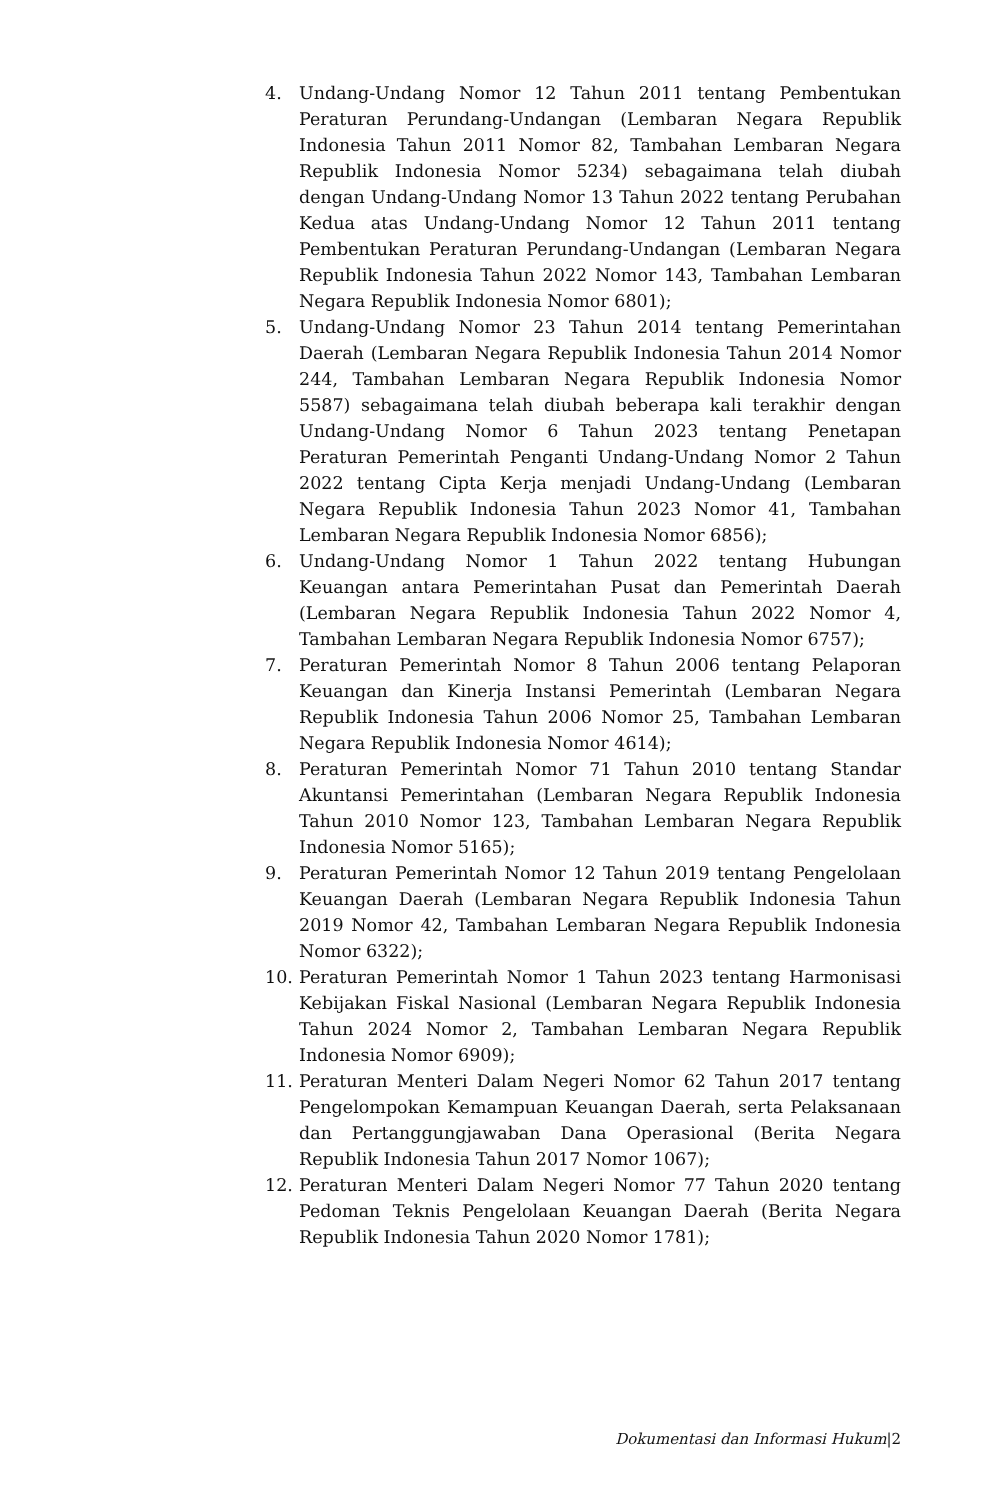4. Undang-Undang Nomor 12 Tahun 2011 tentang Pembentukan Peraturan Perundang-Undangan (Lembaran Negara Republik Indonesia Tahun 2011 Nomor 82, Tambahan Lembaran Negara Republik Indonesia Nomor 5234) sebagaimana telah diubah dengan Undang-Undang Nomor 13 Tahun 2022 tentang Perubahan Kedua atas Undang-Undang Nomor 12 Tahun 2011 tentang Pembentukan Peraturan Perundang-Undangan (Lembaran Negara Republik Indonesia Tahun 2022 Nomor 143, Tambahan Lembaran Negara Republik Indonesia Nomor 6801);
5. Undang-Undang Nomor 23 Tahun 2014 tentang Pemerintahan Daerah (Lembaran Negara Republik Indonesia Tahun 2014 Nomor 244, Tambahan Lembaran Negara Republik Indonesia Nomor 5587) sebagaimana telah diubah beberapa kali terakhir dengan Undang-Undang Nomor 6 Tahun 2023 tentang Penetapan Peraturan Pemerintah Penganti Undang-Undang Nomor 2 Tahun 2022 tentang Cipta Kerja menjadi Undang-Undang (Lembaran Negara Republik Indonesia Tahun 2023 Nomor 41, Tambahan Lembaran Negara Republik Indonesia Nomor 6856);
6. Undang-Undang Nomor 1 Tahun 2022 tentang Hubungan Keuangan antara Pemerintahan Pusat dan Pemerintah Daerah (Lembaran Negara Republik Indonesia Tahun 2022 Nomor 4, Tambahan Lembaran Negara Republik Indonesia Nomor 6757);
7. Peraturan Pemerintah Nomor 8 Tahun 2006 tentang Pelaporan Keuangan dan Kinerja Instansi Pemerintah (Lembaran Negara Republik Indonesia Tahun 2006 Nomor 25, Tambahan Lembaran Negara Republik Indonesia Nomor 4614);
8. Peraturan Pemerintah Nomor 71 Tahun 2010 tentang Standar Akuntansi Pemerintahan (Lembaran Negara Republik Indonesia Tahun 2010 Nomor 123, Tambahan Lembaran Negara Republik Indonesia Nomor 5165);
9. Peraturan Pemerintah Nomor 12 Tahun 2019 tentang Pengelolaan Keuangan Daerah (Lembaran Negara Republik Indonesia Tahun 2019 Nomor 42, Tambahan Lembaran Negara Republik Indonesia Nomor 6322);
10. Peraturan Pemerintah Nomor 1 Tahun 2023 tentang Harmonisasi Kebijakan Fiskal Nasional (Lembaran Negara Republik Indonesia Tahun 2024 Nomor 2, Tambahan Lembaran Negara Republik Indonesia Nomor 6909);
11. Peraturan Menteri Dalam Negeri Nomor 62 Tahun 2017 tentang Pengelompokan Kemampuan Keuangan Daerah, serta Pelaksanaan dan Pertanggungjawaban Dana Operasional (Berita Negara Republik Indonesia Tahun 2017 Nomor 1067);
12. Peraturan Menteri Dalam Negeri Nomor 77 Tahun 2020 tentang Pedoman Teknis Pengelolaan Keuangan Daerah (Berita Negara Republik Indonesia Tahun 2020 Nomor 1781);
Dokumentasi dan Informasi Hukum|2